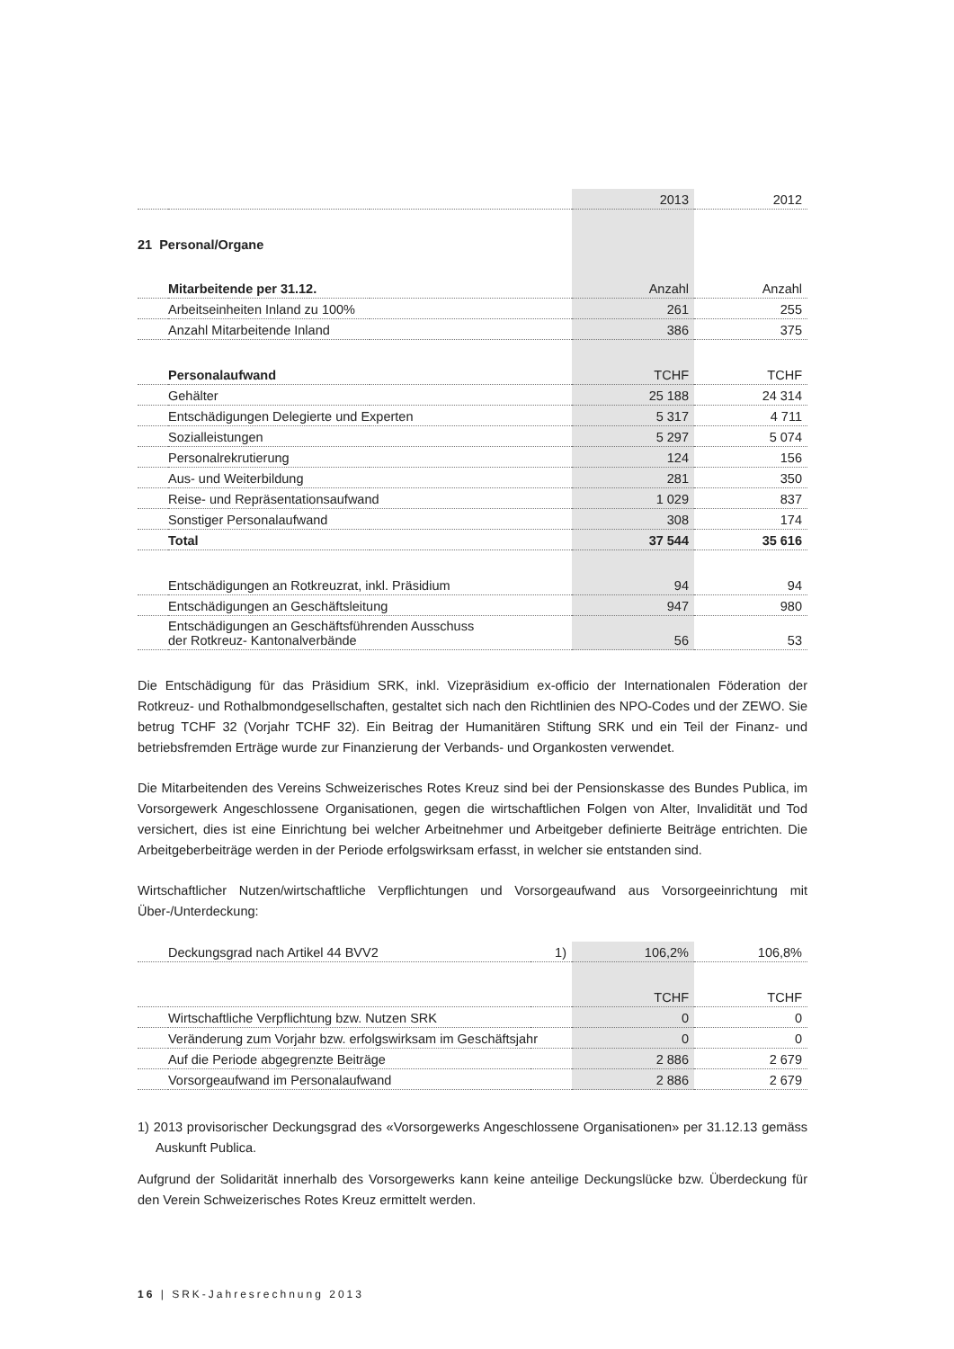| | | | 2013 | 2012 |
| 21 Personal/Organe | | | | |
| | Mitarbeitende per 31.12. | | Anzahl | Anzahl |
| | Arbeitseinheiten Inland zu 100% | | 261 | 255 |
| | Anzahl Mitarbeitende Inland | | 386 | 375 |
| | Personalaufwand | | TCHF | TCHF |
| | Gehälter | | 25 188 | 24 314 |
| | Entschädigungen Delegierte und Experten | | 5 317 | 4 711 |
| | Sozialleistungen | | 5 297 | 5 074 |
| | Personalrekrutierung | | 124 | 156 |
| | Aus- und Weiterbildung | | 281 | 350 |
| | Reise- und Repräsentationsaufwand | | 1 029 | 837 |
| | Sonstiger Personalaufwand | | 308 | 174 |
| | Total | | 37 544 | 35 616 |
| | Entschädigungen an Rotkreuzrat, inkl. Präsidium | | 94 | 94 |
| | Entschädigungen an Geschäftsleitung | | 947 | 980 |
| | Entschädigungen an Geschäftsführenden Ausschuss der Rotkreuz- Kantonalverbände | | 56 | 53 |
Die Entschädigung für das Präsidium SRK, inkl. Vizepräsidium ex-officio der Internationalen Föderation der Rotkreuz- und Rothalbmondgesellschaften, gestaltet sich nach den Richtlinien des NPO-Codes und der ZEWO. Sie betrug TCHF 32 (Vorjahr TCHF 32). Ein Beitrag der Humanitären Stiftung SRK und ein Teil der Finanz- und betriebsfremden Erträge wurde zur Finanzierung der Verbands- und Organkosten verwendet.
Die Mitarbeitenden des Vereins Schweizerisches Rotes Kreuz sind bei der Pensionskasse des Bundes Publica, im Vorsorgewerk Angeschlossene Organisationen, gegen die wirtschaftlichen Folgen von Alter, Invalidität und Tod versichert, dies ist eine Einrichtung bei welcher Arbeitnehmer und Arbeitgeber definierte Beiträge entrichten. Die Arbeitgeberbeiträge werden in der Periode erfolgswirksam erfasst, in welcher sie entstanden sind.
Wirtschaftlicher Nutzen/wirtschaftliche Verpflichtungen und Vorsorgeaufwand aus Vorsorgeeinrichtung mit Über-/Unterdeckung:
| | Deckungsgrad nach Artikel 44 BVV2 | 1) | 106,2% | 106,8% |
| | | | TCHF | TCHF |
| | Wirtschaftliche Verpflichtung bzw. Nutzen SRK | | 0 | 0 |
| | Veränderung zum Vorjahr bzw. erfolgswirksam im Geschäftsjahr | | 0 | 0 |
| | Auf die Periode abgegrenzte Beiträge | | 2 886 | 2 679 |
| | Vorsorgeaufwand im Personalaufwand | | 2 886 | 2 679 |
1) 2013 provisorischer Deckungsgrad des «Vorsorgewerks Angeschlossene Organisationen» per 31.12.13 gemäss Auskunft Publica.
Aufgrund der Solidarität innerhalb des Vorsorgewerks kann keine anteilige Deckungslücke bzw. Überdeckung für den Verein Schweizerisches Rotes Kreuz ermittelt werden.
16 | SRK-Jahresrechnung 2013